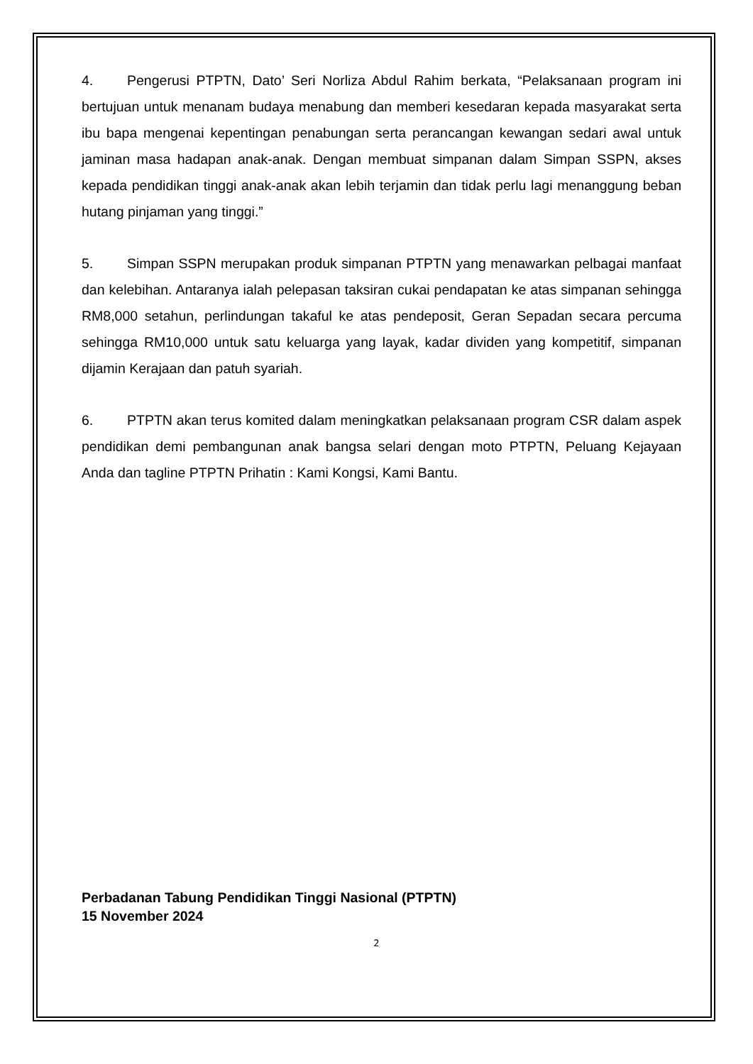4. Pengerusi PTPTN, Dato’ Seri Norliza Abdul Rahim berkata, “Pelaksanaan program ini bertujuan untuk menanam budaya menabung dan memberi kesedaran kepada masyarakat serta ibu bapa mengenai kepentingan penabungan serta perancangan kewangan sedari awal untuk jaminan masa hadapan anak-anak. Dengan membuat simpanan dalam Simpan SSPN, akses kepada pendidikan tinggi anak-anak akan lebih terjamin dan tidak perlu lagi menanggung beban hutang pinjaman yang tinggi.”
5. Simpan SSPN merupakan produk simpanan PTPTN yang menawarkan pelbagai manfaat dan kelebihan. Antaranya ialah pelepasan taksiran cukai pendapatan ke atas simpanan sehingga RM8,000 setahun, perlindungan takaful ke atas pendeposit, Geran Sepadan secara percuma sehingga RM10,000 untuk satu keluarga yang layak, kadar dividen yang kompetitif, simpanan dijamin Kerajaan dan patuh syariah.
6. PTPTN akan terus komited dalam meningkatkan pelaksanaan program CSR dalam aspek pendidikan demi pembangunan anak bangsa selari dengan moto PTPTN, Peluang Kejayaan Anda dan tagline PTPTN Prihatin : Kami Kongsi, Kami Bantu.
Perbadanan Tabung Pendidikan Tinggi Nasional (PTPTN)
15 November 2024
2